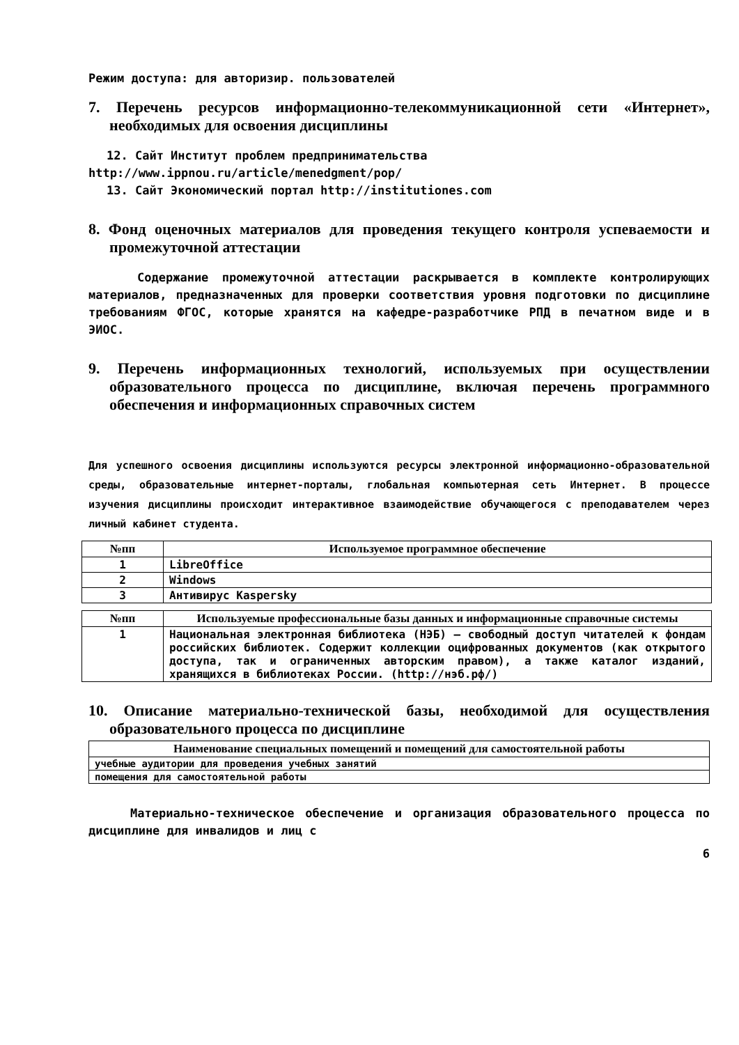Режим доступа: для авторизир. пользователей
7. Перечень ресурсов информационно-телекоммуникационной сети «Интернет», необходимых для освоения дисциплины
12. Сайт Институт проблем предпринимательства
http://www.ippnou.ru/article/menedgment/pop/
13. Сайт Экономический портал http://institutiones.com
8. Фонд оценочных материалов для проведения текущего контроля успеваемости и промежуточной аттестации
Содержание промежуточной аттестации раскрывается в комплекте контролирующих материалов, предназначенных для проверки соответствия уровня подготовки по дисциплине требованиям ФГОС, которые хранятся на кафедре-разработчике РПД в печатном виде и в ЭИОС.
9. Перечень информационных технологий, используемых при осуществлении образовательного процесса по дисциплине, включая перечень программного обеспечения и информационных справочных систем
Для успешного освоения дисциплины используются ресурсы электронной информационно-образовательной среды, образовательные интернет-порталы, глобальная компьютерная сеть Интернет. В процессе изучения дисциплины происходит интерактивное взаимодействие обучающегося с преподавателем через личный кабинет студента.
| №пп | Используемое программное обеспечение |
| --- | --- |
| 1 | LibreOffice |
| 2 | Windows |
| 3 | Антивирус Kaspersky |
| №пп | Используемые профессиональные базы данных и информационные справочные системы |
| --- | --- |
| 1 | Национальная электронная библиотека (НЭБ) — свободный доступ читателей к фондам российских библиотек. Содержит коллекции оцифрованных документов (как открытого доступа, так и ограниченных авторским правом), а также каталог изданий, хранящихся в библиотеках России. (http://нэб.рф/) |
10. Описание материально-технической базы, необходимой для осуществления образовательного процесса по дисциплине
| Наименование специальных помещений и помещений для самостоятельной работы |
| --- |
| учебные аудитории для проведения учебных занятий |
| помещения для самостоятельной работы |
Материально-техническое обеспечение и организация образовательного процесса по дисциплине для инвалидов и лиц с
6